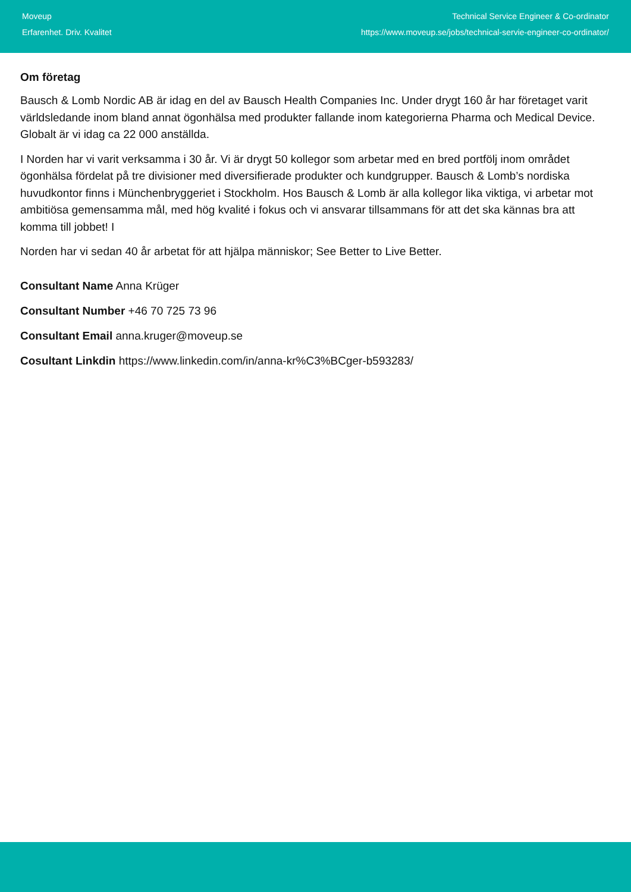Moveup
Erfarenhet. Driv. Kvalitet
Technical Service Engineer & Co-ordinator
https://www.moveup.se/jobs/technical-servie-engineer-co-ordinator/
Om företag
Bausch & Lomb Nordic AB är idag en del av Bausch Health Companies Inc. Under drygt 160 år har företaget varit världsledande inom bland annat ögonhälsa med produkter fallande inom kategorierna Pharma och Medical Device. Globalt är vi idag ca 22 000 anställda.
I Norden har vi varit verksamma i 30 år. Vi är drygt 50 kollegor som arbetar med en bred portfölj inom området ögonhälsa fördelat på tre divisioner med diversifierade produkter och kundgrupper. Bausch & Lomb’s nordiska huvudkontor finns i Münchenbryggeriet i Stockholm. Hos Bausch & Lomb är alla kollegor lika viktiga, vi arbetar mot ambitiösa gemensamma mål, med hög kvalité i fokus och vi ansvarar tillsammans för att det ska kännas bra att komma till jobbet! I
Norden har vi sedan 40 år arbetat för att hjälpa människor; See Better to Live Better.
Consultant Name Anna Krüger
Consultant Number +46 70 725 73 96
Consultant Email anna.kruger@moveup.se
Cosultant Linkdin https://www.linkedin.com/in/anna-kr%C3%BCger-b593283/